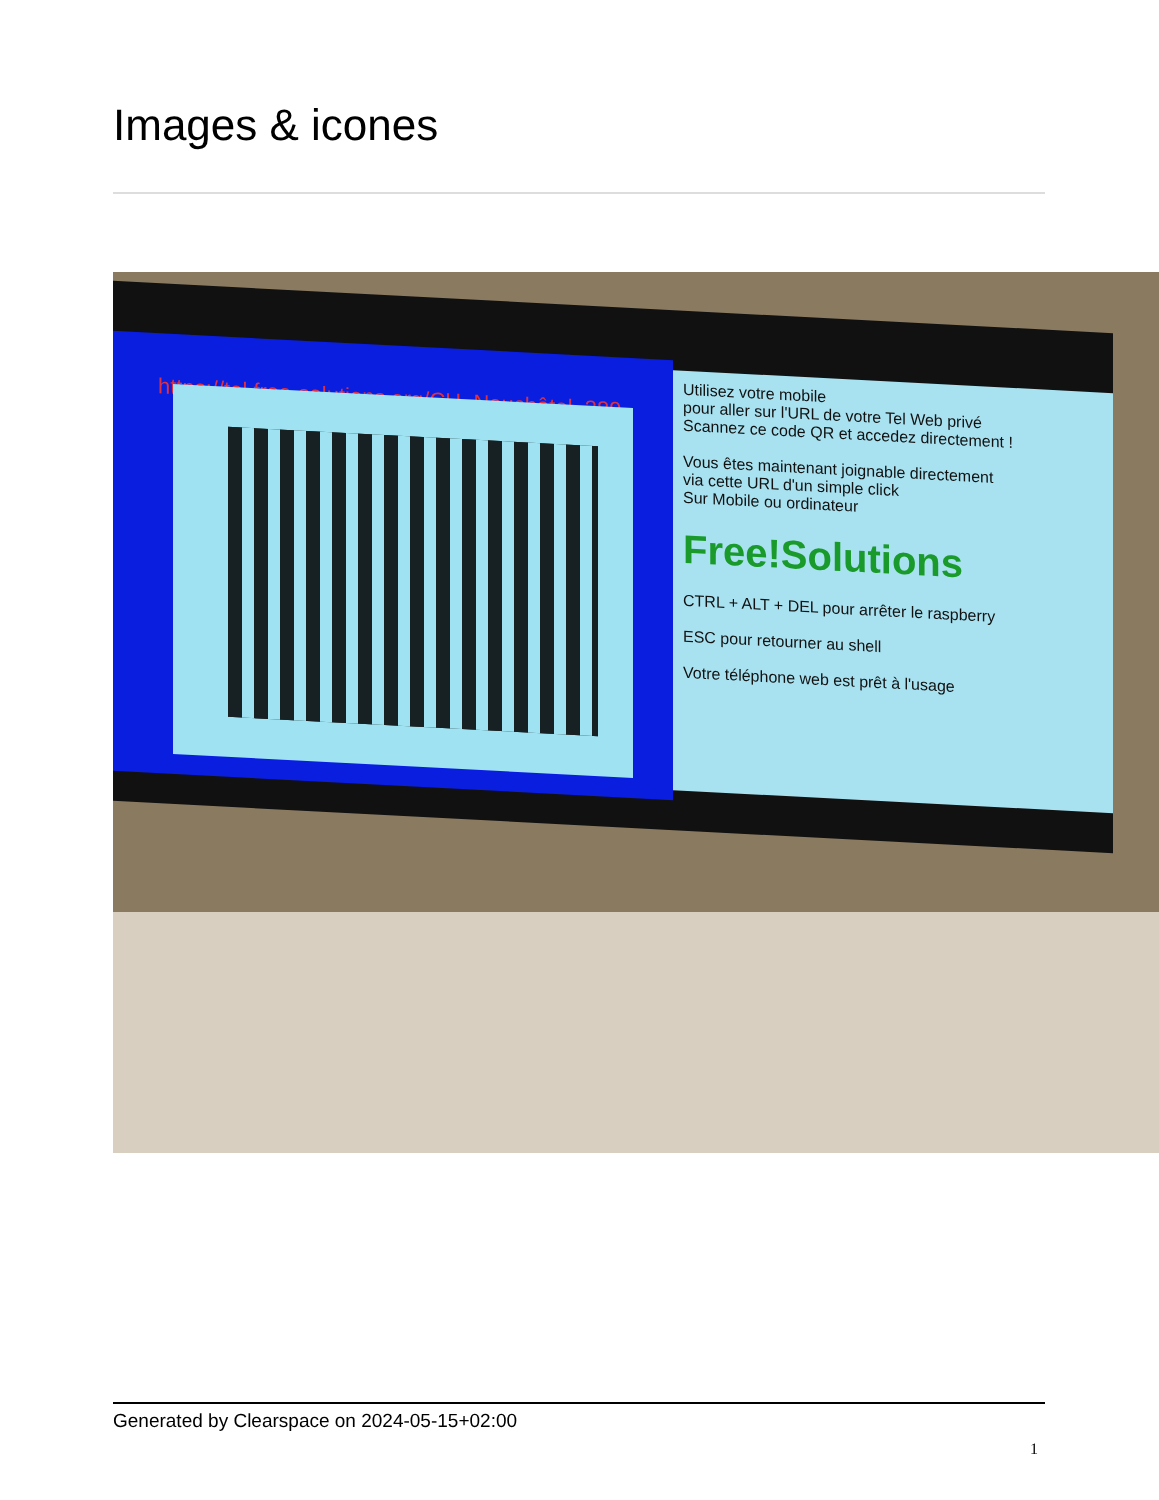Images & icones
https://tel.free-solutions.org/CH_Neuchâtel_389
Utilisez votre mobile
pour aller sur l'URL de votre Tel Web privé
Scannez ce code QR et accedez directement !
Vous êtes maintenant joignable directement
via cette URL d'un simple click
Sur Mobile ou ordinateur
Free!Solutions
CTRL + ALT + DEL pour arrêter le raspberry
ESC pour retourner au shell
Votre téléphone web est prêt à l'usage
Generated by Clearspace on 2024-05-15+02:00
1